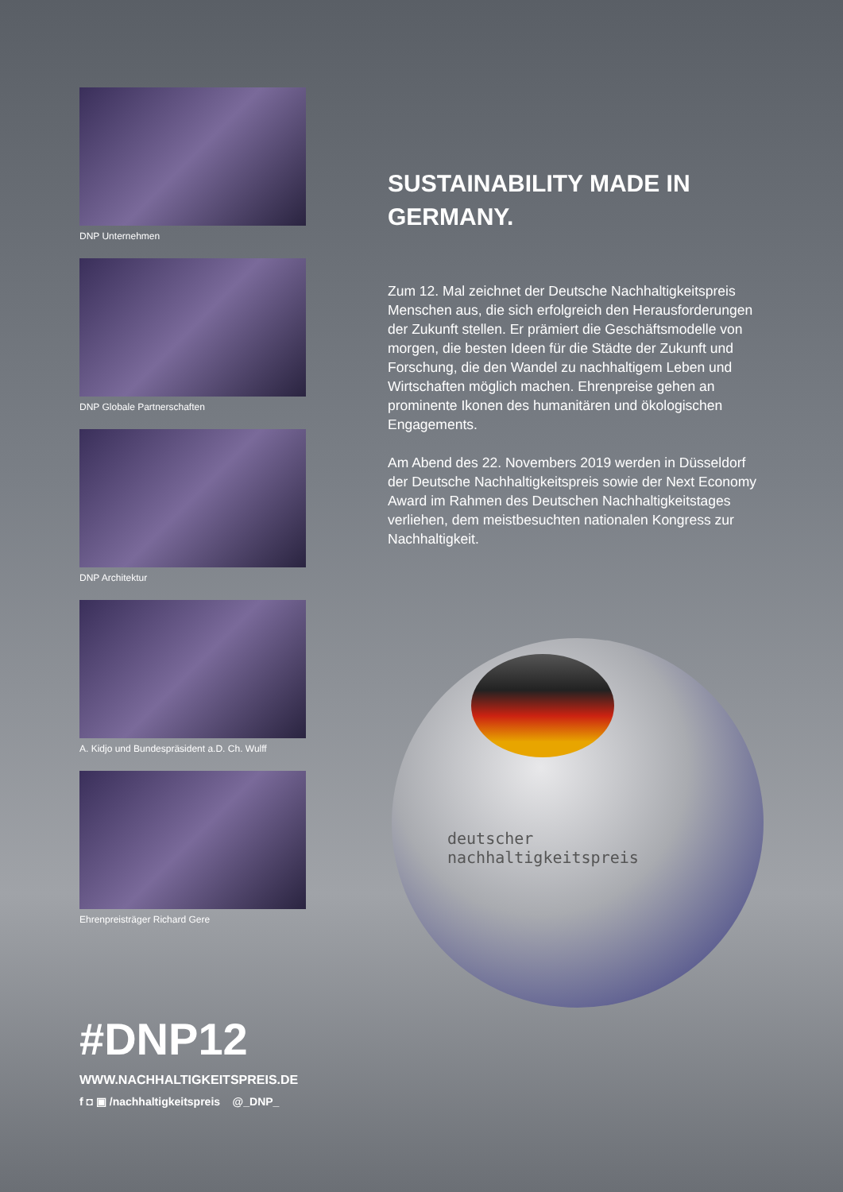DNP Unternehmen
DNP Globale Partnerschaften
DNP Architektur
A. Kidjo und Bundespräsident a.D. Ch. Wulff
Ehrenpreisträger Richard Gere
SUSTAINABILITY MADE IN GERMANY.
Zum 12. Mal zeichnet der Deutsche Nachhaltigkeitspreis Menschen aus, die sich erfolgreich den Herausforderungen der Zukunft stellen. Er prämiert die Geschäftsmodelle von morgen, die besten Ideen für die Städte der Zukunft und Forschung, die den Wandel zu nachhaltigem Leben und Wirtschaften möglich machen. Ehrenpreise gehen an prominente Ikonen des humanitären und ökologischen Engagements.
Am Abend des 22. Novembers 2019 werden in Düsseldorf der Deutsche Nachhaltigkeitspreis sowie der Next Economy Award im Rahmen des Deutschen Nachhaltigkeitstages verliehen, dem meistbesuchten nationalen Kongress zur Nachhaltigkeit.
deutscher
nachhaltigkeitspreis
#DNP12
WWW.NACHHALTIGKEITSPREIS.DE
f ◘ ▣ /nachhaltigkeitspreis @_DNP_